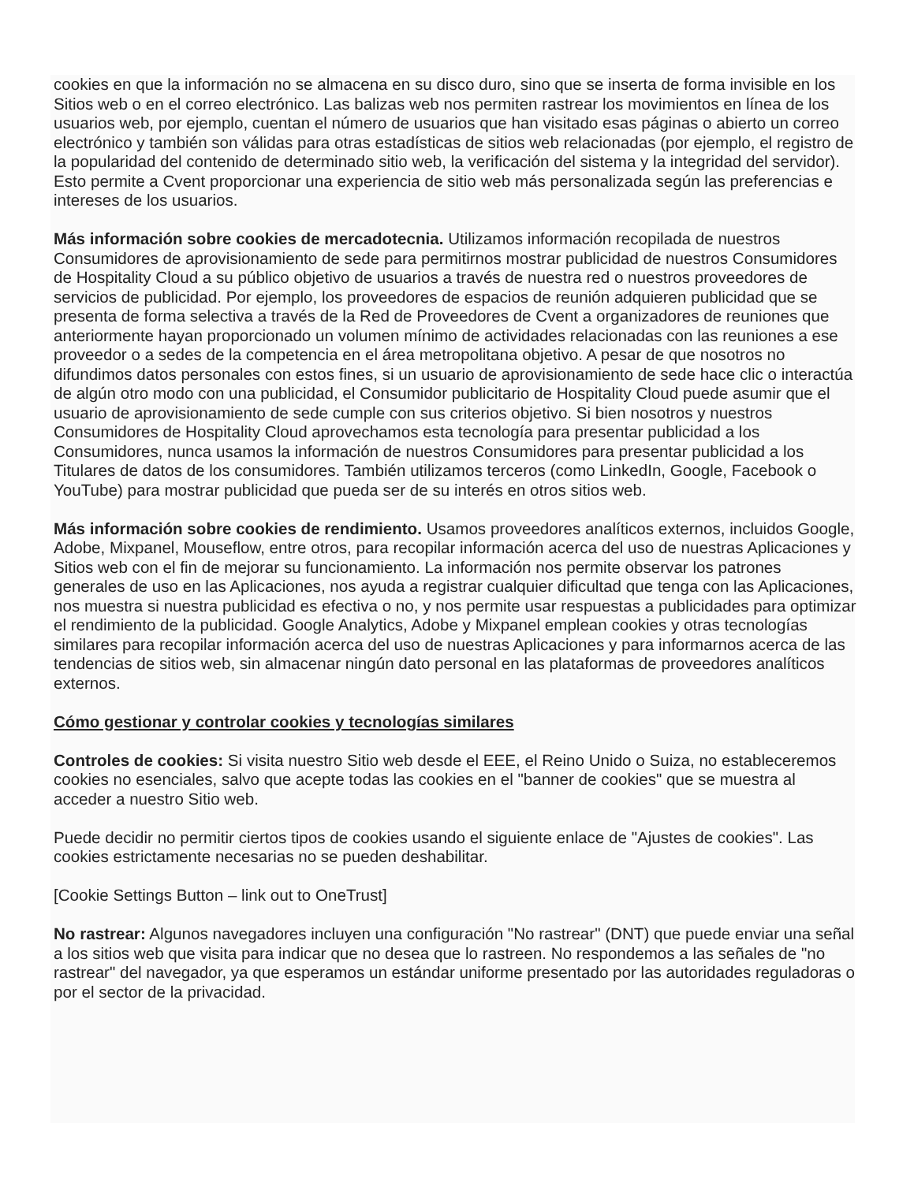cookies en que la información no se almacena en su disco duro, sino que se inserta de forma invisible en los Sitios web o en el correo electrónico. Las balizas web nos permiten rastrear los movimientos en línea de los usuarios web, por ejemplo, cuentan el número de usuarios que han visitado esas páginas o abierto un correo electrónico y también son válidas para otras estadísticas de sitios web relacionadas (por ejemplo, el registro de la popularidad del contenido de determinado sitio web, la verificación del sistema y la integridad del servidor). Esto permite a Cvent proporcionar una experiencia de sitio web más personalizada según las preferencias e intereses de los usuarios.
Más información sobre cookies de mercadotecnia. Utilizamos información recopilada de nuestros Consumidores de aprovisionamiento de sede para permitirnos mostrar publicidad de nuestros Consumidores de Hospitality Cloud a su público objetivo de usuarios a través de nuestra red o nuestros proveedores de servicios de publicidad. Por ejemplo, los proveedores de espacios de reunión adquieren publicidad que se presenta de forma selectiva a través de la Red de Proveedores de Cvent a organizadores de reuniones que anteriormente hayan proporcionado un volumen mínimo de actividades relacionadas con las reuniones a ese proveedor o a sedes de la competencia en el área metropolitana objetivo. A pesar de que nosotros no difundimos datos personales con estos fines, si un usuario de aprovisionamiento de sede hace clic o interactúa de algún otro modo con una publicidad, el Consumidor publicitario de Hospitality Cloud puede asumir que el usuario de aprovisionamiento de sede cumple con sus criterios objetivo. Si bien nosotros y nuestros Consumidores de Hospitality Cloud aprovechamos esta tecnología para presentar publicidad a los Consumidores, nunca usamos la información de nuestros Consumidores para presentar publicidad a los Titulares de datos de los consumidores. También utilizamos terceros (como LinkedIn, Google, Facebook o YouTube) para mostrar publicidad que pueda ser de su interés en otros sitios web.
Más información sobre cookies de rendimiento. Usamos proveedores analíticos externos, incluidos Google, Adobe, Mixpanel, Mouseflow, entre otros, para recopilar información acerca del uso de nuestras Aplicaciones y Sitios web con el fin de mejorar su funcionamiento. La información nos permite observar los patrones generales de uso en las Aplicaciones, nos ayuda a registrar cualquier dificultad que tenga con las Aplicaciones, nos muestra si nuestra publicidad es efectiva o no, y nos permite usar respuestas a publicidades para optimizar el rendimiento de la publicidad. Google Analytics, Adobe y Mixpanel emplean cookies y otras tecnologías similares para recopilar información acerca del uso de nuestras Aplicaciones y para informarnos acerca de las tendencias de sitios web, sin almacenar ningún dato personal en las plataformas de proveedores analíticos externos.
Cómo gestionar y controlar cookies y tecnologías similares
Controles de cookies: Si visita nuestro Sitio web desde el EEE, el Reino Unido o Suiza, no estableceremos cookies no esenciales, salvo que acepte todas las cookies en el "banner de cookies" que se muestra al acceder a nuestro Sitio web.
Puede decidir no permitir ciertos tipos de cookies usando el siguiente enlace de "Ajustes de cookies". Las cookies estrictamente necesarias no se pueden deshabilitar.
[Cookie Settings Button – link out to OneTrust]
No rastrear: Algunos navegadores incluyen una configuración "No rastrear" (DNT) que puede enviar una señal a los sitios web que visita para indicar que no desea que lo rastreen. No respondemos a las señales de "no rastrear" del navegador, ya que esperamos un estándar uniforme presentado por las autoridades reguladoras o por el sector de la privacidad.